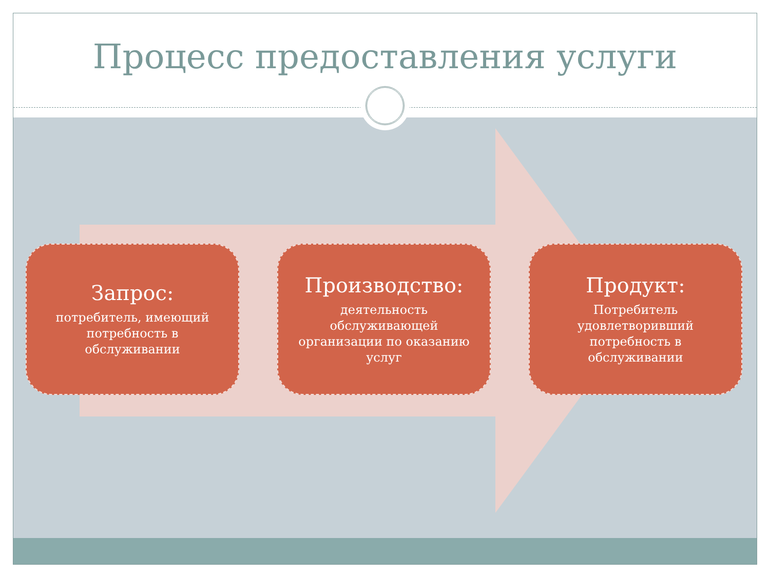Процесс предоставления услуги
Запрос:
потребитель, имеющий потребность в обслуживании
Производство:
деятельность обслуживающей организации по оказанию услуг
Продукт:
Потребитель удовлетворивший потребность в обслуживании